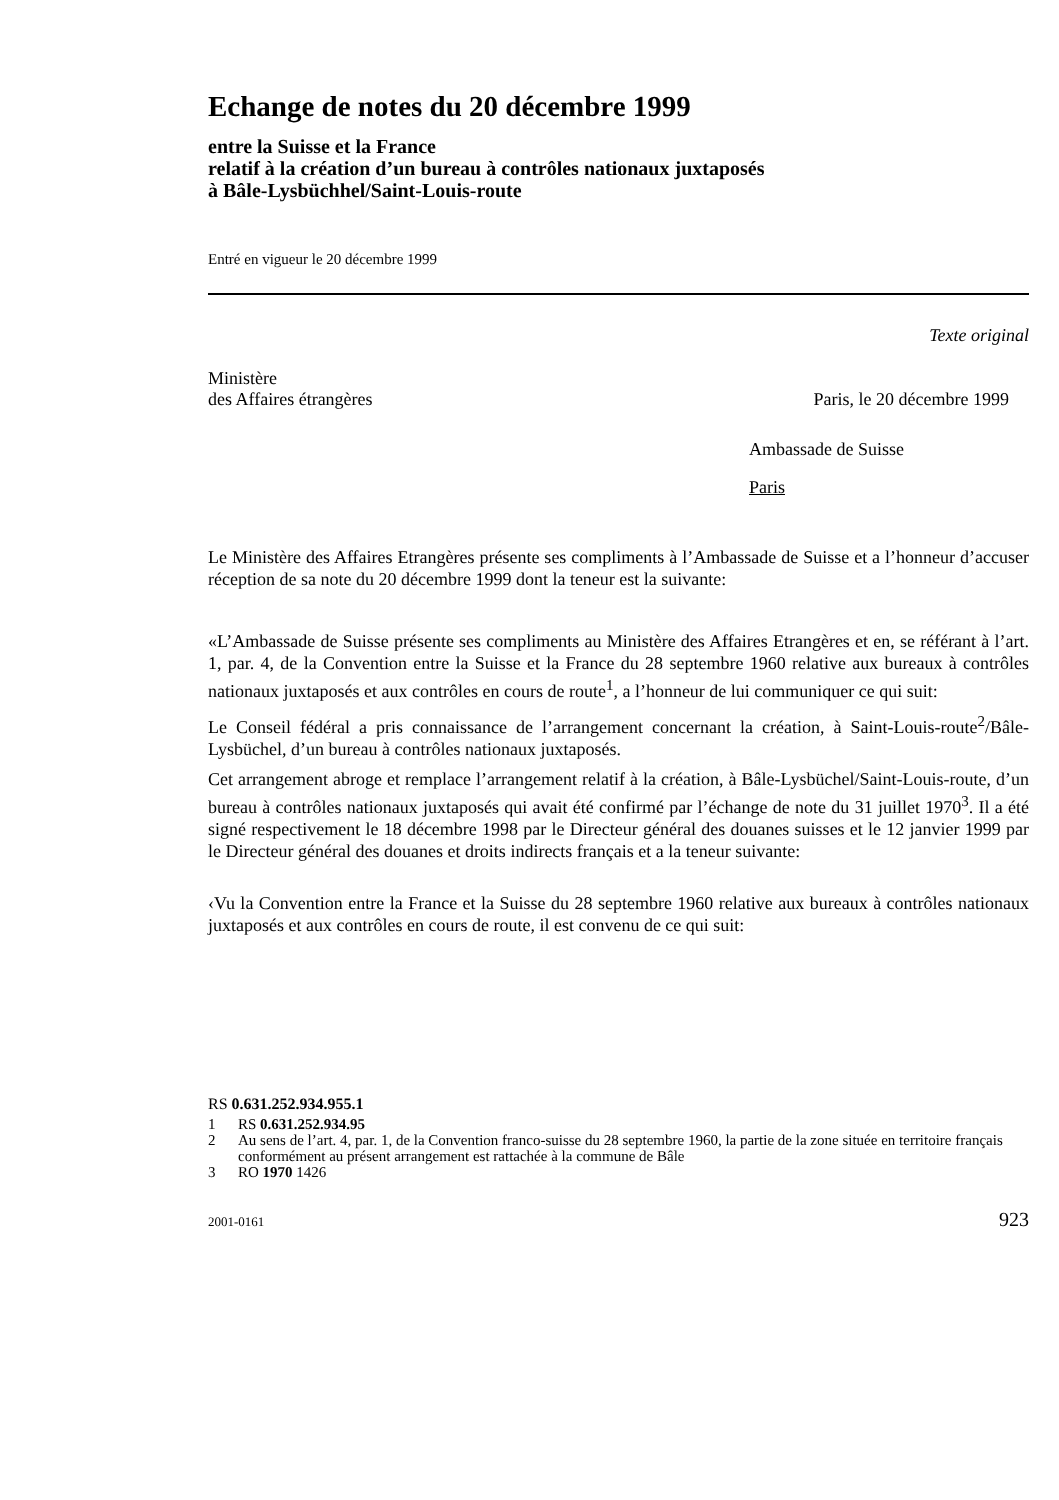Echange de notes du 20 décembre 1999
entre la Suisse et la France
relatif à la création d’un bureau à contrôles nationaux juxtaposés
à Bâle-Lysbüchhel/Saint-Louis-route
Entré en vigueur le 20 décembre 1999
Texte original
Ministère
des Affaires étrangères
Paris, le 20 décembre 1999
Ambassade de Suisse
Paris
Le Ministère des Affaires Etrangères présente ses compliments à l’Ambassade de Suisse et a l’honneur d’accuser réception de sa note du 20 décembre 1999 dont la teneur est la suivante:
«L’Ambassade de Suisse présente ses compliments au Ministère des Affaires Etrangères et en, se référant à l’art. 1, par. 4, de la Convention entre la Suisse et la France du 28 septembre 1960 relative aux bureaux à contrôles nationaux juxtaposés et aux contrôles en cours de route<sup>1</sup>, a l’honneur de lui communiquer ce qui suit:
Le Conseil fédéral a pris connaissance de l’arrangement concernant la création, à Saint-Louis-route<sup>2</sup>/Bâle-Lysbüchel, d’un bureau à contrôles nationaux juxtaposés.
Cet arrangement abroge et remplace l’arrangement relatif à la création, à Bâle-Lysbüchel/Saint-Louis-route, d’un bureau à contrôles nationaux juxtaposés qui avait été confirmé par l’échange de note du 31 juillet 1970<sup>3</sup>. Il a été signé respectivement le 18 décembre 1998 par le Directeur général des douanes suisses et le 12 janvier 1999 par le Directeur général des douanes et droits indirects français et a la teneur suivante:
‹Vu la Convention entre la France et la Suisse du 28 septembre 1960 relative aux bureaux à contrôles nationaux juxtaposés et aux contrôles en cours de route, il est convenu de ce qui suit:
RS 0.631.252.934.955.1
1 RS 0.631.252.934.95
2 Au sens de l’art. 4, par. 1, de la Convention franco-suisse du 28 septembre 1960, la partie de la zone située en territoire français conformément au présent arrangement est rattachée à la commune de Bâle
3 RO 1970 1426
2001-0161 923